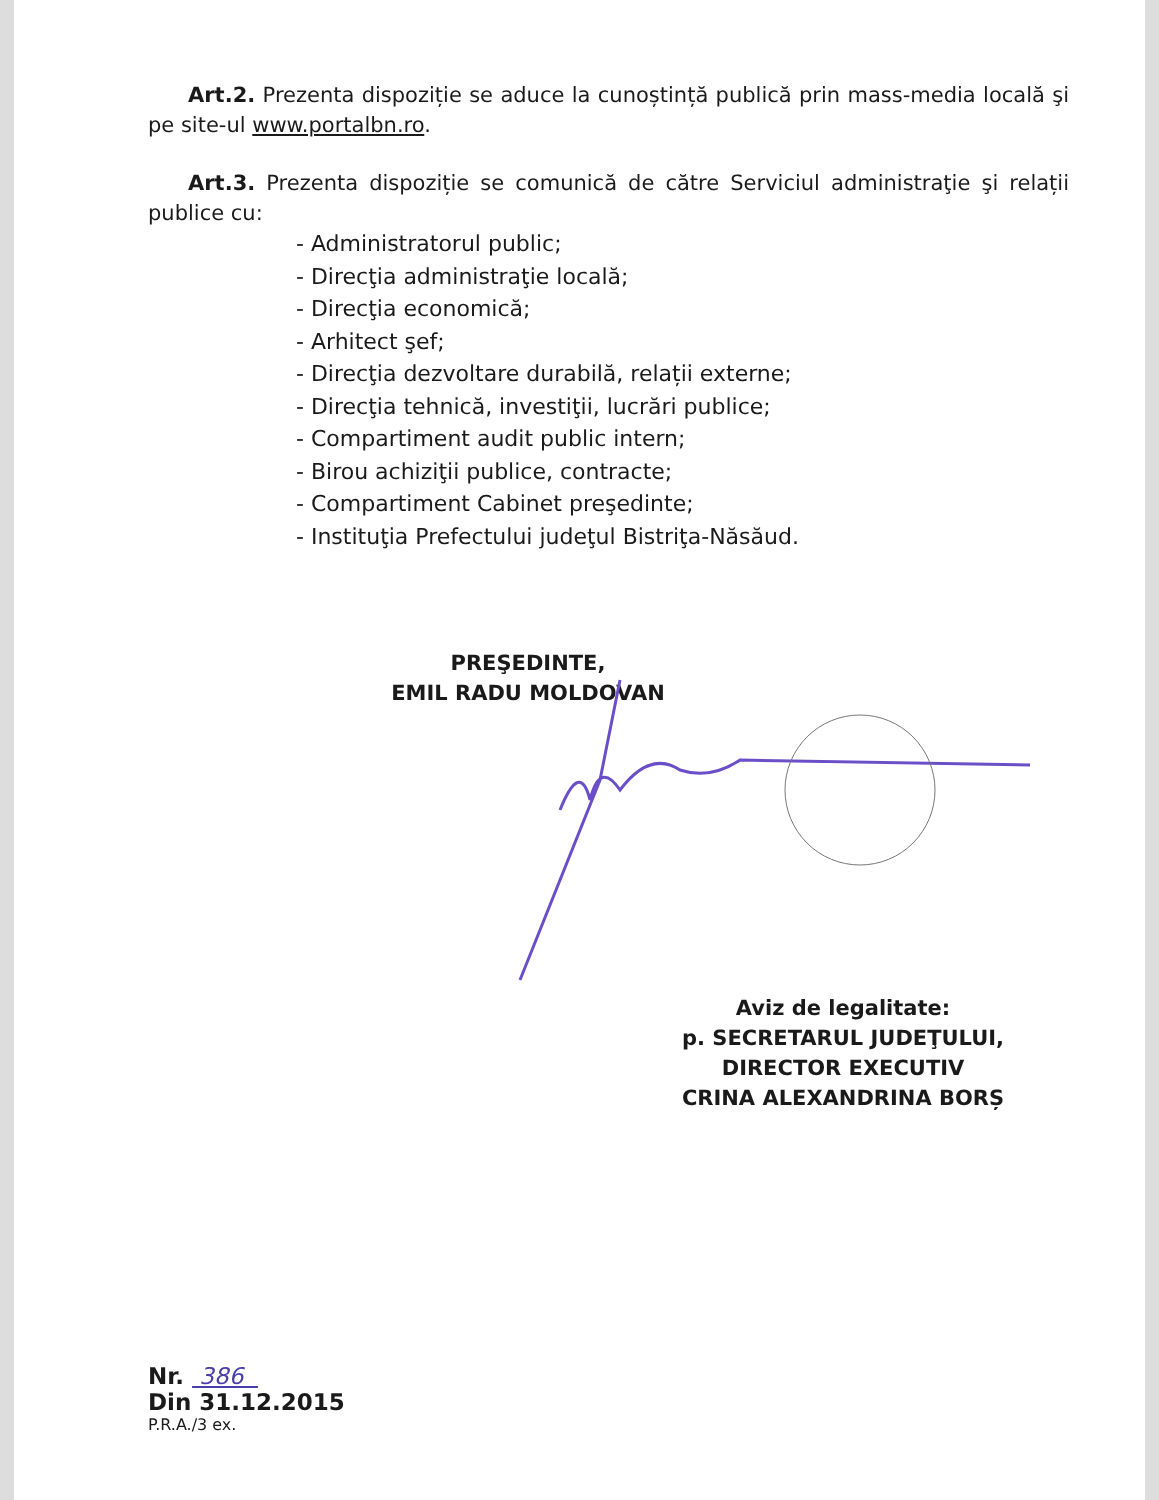Art.2. Prezenta dispoziție se aduce la cunoștință publică prin mass-media locală şi pe site-ul www.portalbn.ro.
Art.3. Prezenta dispoziție se comunică de către Serviciul administraţie şi relații publice cu:
- Administratorul public;
- Direcţia administraţie locală;
- Direcţia economică;
- Arhitect şef;
- Direcţia dezvoltare durabilă, relații externe;
- Direcţia tehnică, investiţii, lucrări publice;
- Compartiment audit public intern;
- Birou achiziţii publice, contracte;
- Compartiment Cabinet preşedinte;
- Instituţia Prefectului judeţul Bistriţa-Năsăud.
PREŞEDINTE,
EMIL RADU MOLDOVAN
Aviz de legalitate:
p. SECRETARUL JUDEŢULUI,
DIRECTOR EXECUTIV
CRINA ALEXANDRINA BORȘ
Nr. 386
Din 31.12.2015
P.R.A./3 ex.